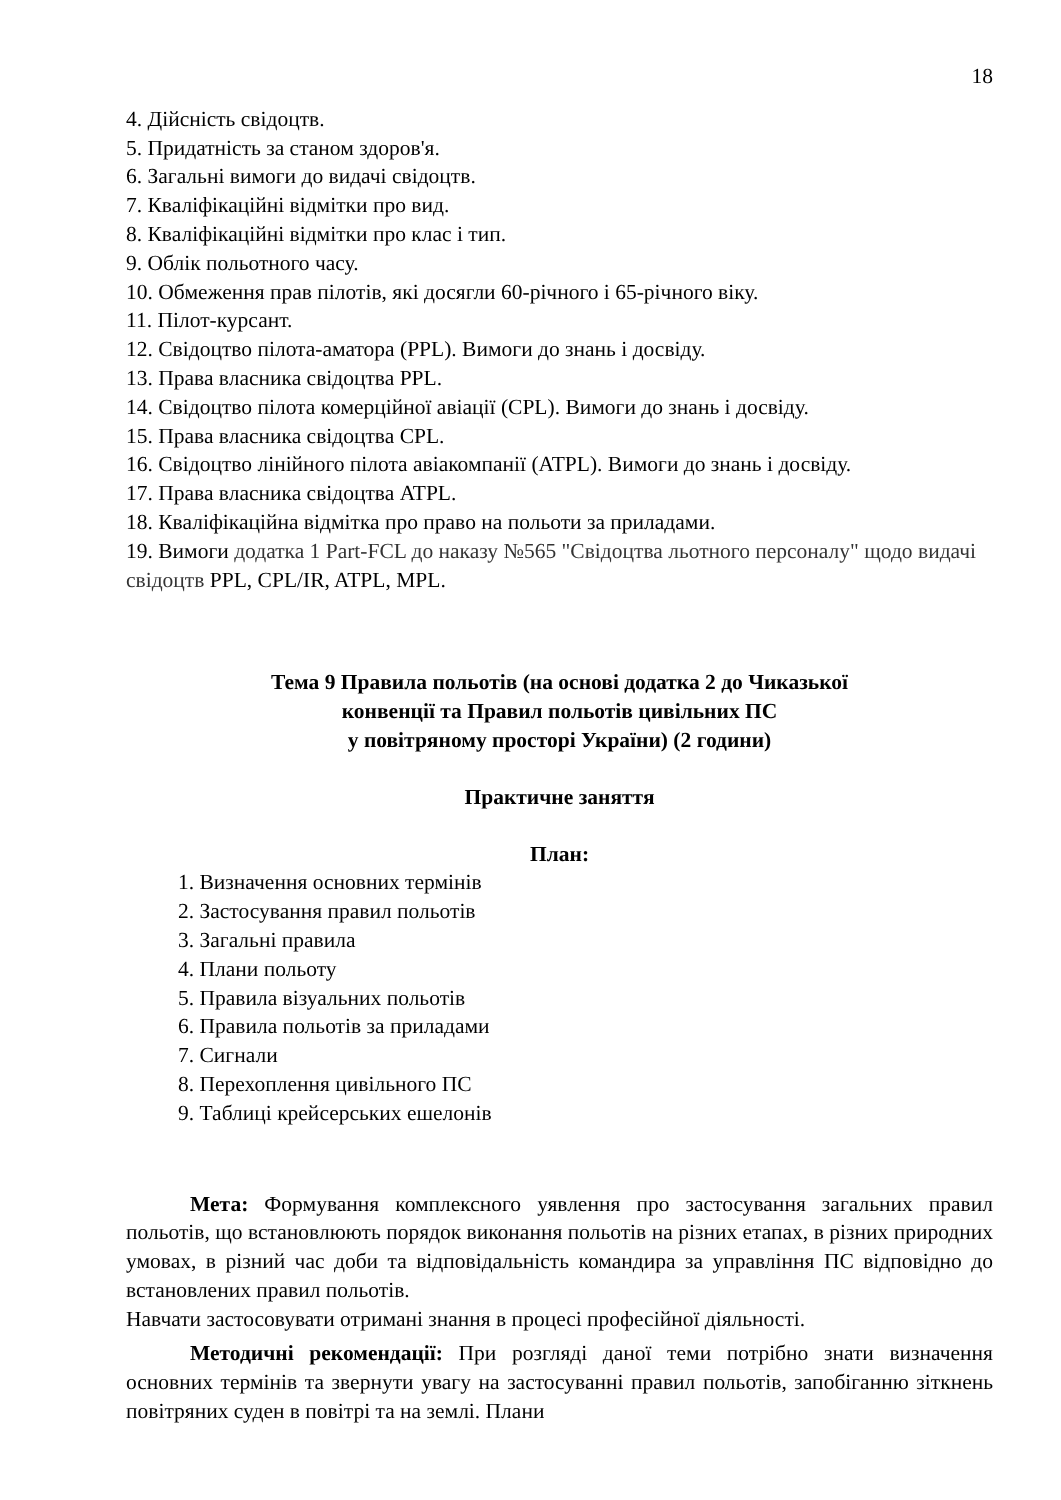18
4. Дійсність свідоцтв.
5. Придатність за станом здоров'я.
6. Загальні вимоги до видачі свідоцтв.
7. Кваліфікаційні відмітки про вид.
8. Кваліфікаційні відмітки про клас і тип.
9. Облік польотного часу.
10. Обмеження прав пілотів, які досягли 60-річного і 65-річного віку.
11. Пілот-курсант.
12. Свідоцтво пілота-аматора (PPL). Вимоги до знань і досвіду.
13. Права власника свідоцтва PPL.
14. Свідоцтво пілота комерційної авіації (CPL). Вимоги до знань і досвіду.
15. Права власника свідоцтва CPL.
16. Свідоцтво лінійного пілота авіакомпанії (ATPL). Вимоги до знань і досвіду.
17. Права власника свідоцтва ATPL.
18. Кваліфікаційна відмітка про право на польоти за приладами.
19. Вимоги додатка 1 Part-FCL до наказу №565 "Свідоцтва льотного персоналу" щодо видачі свідоцтв PPL, CPL/IR, ATPL, MPL.
Тема 9 Правила польотів (на основі додатка 2 до Чиказької
конвенції та Правил польотів цивільних ПС
у повітряному просторі України) (2 години)
Практичне заняття
План:
1. Визначення основних термінів
2. Застосування правил польотів
3. Загальні правила
4. Плани польоту
5. Правила візуальних польотів
6. Правила польотів за приладами
7. Сигнали
8. Перехоплення цивільного ПС
9. Таблиці крейсерських ешелонів
Мета: Формування комплексного уявлення про застосування загальних правил польотів, що встановлюють порядок виконання польотів на різних етапах, в різних природних умовах, в різний час доби та відповідальність командира за управління ПС відповідно до встановлених правил польотів.
Навчати застосовувати отримані знання в процесі професійної діяльності.
Методичні рекомендації: При розгляді даної теми потрібно знати визначення основних термінів та звернути увагу на застосуванні правил польотів, запобіганню зіткнень повітряних суден в повітрі та на землі. Плани